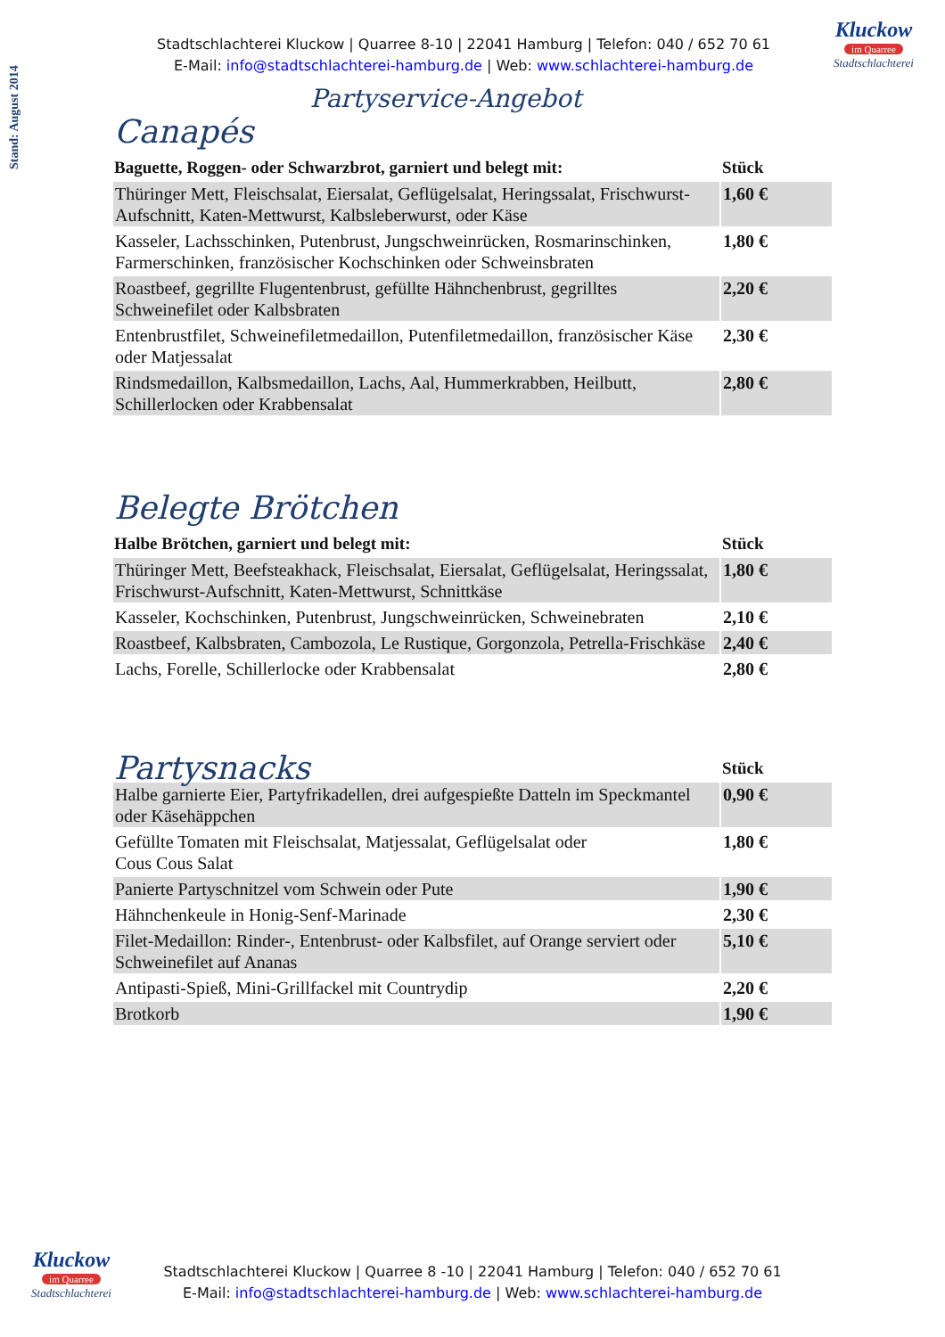Stand: August 2014
Kluckow
im Quarree
Stadtschlachterei
Stadtschlachterei Kluckow | Quarree 8-10 | 22041 Hamburg | Telefon: 040 / 652 70 61
E-Mail: info@stadtschlachterei-hamburg.de | Web: www.schlachterei-hamburg.de
Partyservice-Angebot
Canapés
| Baguette, Roggen- oder Schwarzbrot, garniert und belegt mit: | Stück |
| --- | --- |
| Thüringer Mett, Fleischsalat, Eiersalat, Geflügelsalat, Heringssalat, Frischwurst-Aufschnitt, Katen-Mettwurst, Kalbsleberwurst, oder Käse | 1,60 € |
| Kasseler, Lachsschinken, Putenbrust, Jungschweinrücken, Rosmarinschinken, Farmerschinken, französischer Kochschinken oder Schweinsbraten | 1,80 € |
| Roastbeef, gegrillte Flugentenbrust, gefüllte Hähnchenbrust, gegrilltes Schweinefilet oder Kalbsbraten | 2,20 € |
| Entenbrustfilet, Schweinefiletmedaillon, Putenfiletmedaillon, französischer Käse oder Matjessalat | 2,30 € |
| Rindsmedaillon, Kalbsmedaillon, Lachs, Aal, Hummerkrabben, Heilbutt, Schillerlocken oder Krabbensalat | 2,80 € |
Belegte Brötchen
| Halbe Brötchen, garniert und belegt mit: | Stück |
| --- | --- |
| Thüringer Mett, Beefsteakhack, Fleischsalat, Eiersalat, Geflügelsalat, Heringssalat, Frischwurst-Aufschnitt, Katen-Mettwurst, Schnittkäse | 1,80 € |
| Kasseler, Kochschinken, Putenbrust, Jungschweinrücken, Schweinebraten | 2,10 € |
| Roastbeef, Kalbsbraten, Cambozola, Le Rustique, Gorgonzola, Petrella-Frischkäse | 2,40 € |
| Lachs, Forelle, Schillerlocke oder Krabbensalat | 2,80 € |
| Partysnacks | Stück |
| --- | --- |
| Halbe garnierte Eier, Partyfrikadellen, drei aufgespießte Datteln im Speckmantel oder Käsehäppchen | 0,90 € |
| Gefüllte Tomaten mit Fleischsalat, Matjessalat, Geflügelsalat oder Cous Cous Salat | 1,80 € |
| Panierte Partyschnitzel vom Schwein oder Pute | 1,90 € |
| Hähnchenkeule in Honig-Senf-Marinade | 2,30 € |
| Filet-Medaillon: Rinder-, Entenbrust- oder Kalbsfilet, auf Orange serviert oder Schweinefilet auf Ananas | 5,10 € |
| Antipasti-Spieß, Mini-Grillfackel mit Countrydip | 2,20 € |
| Brotkorb | 1,90 € |
Kluckow
im Quarree
Stadtschlachterei
Stadtschlachterei Kluckow | Quarree 8 -10 | 22041 Hamburg | Telefon: 040 / 652 70 61
E-Mail: info@stadtschlachterei-hamburg.de | Web: www.schlachterei-hamburg.de